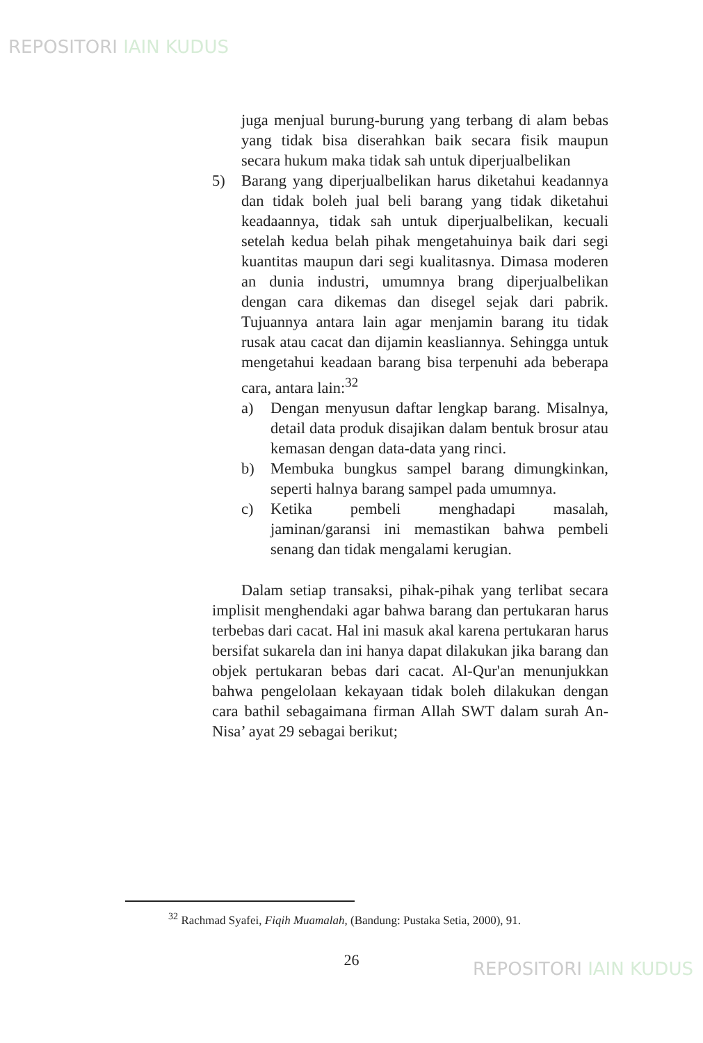REPOSITORI IAIN KUDUS
juga menjual burung-burung yang terbang di alam bebas yang tidak bisa diserahkan baik secara fisik maupun secara hukum maka tidak sah untuk diperjualbelikan
5) Barang yang diperjualbelikan harus diketahui keadannya dan tidak boleh jual beli barang yang tidak diketahui keadaannya, tidak sah untuk diperjualbelikan, kecuali setelah kedua belah pihak mengetahuinya baik dari segi kuantitas maupun dari segi kualitasnya. Dimasa moderen an dunia industri, umumnya brang diperjualbelikan dengan cara dikemas dan disegel sejak dari pabrik. Tujuannya antara lain agar menjamin barang itu tidak rusak atau cacat dan dijamin keasliannya. Sehingga untuk mengetahui keadaan barang bisa terpenuhi ada beberapa cara, antara lain:<sup>32</sup>
a) Dengan menyusun daftar lengkap barang. Misalnya, detail data produk disajikan dalam bentuk brosur atau kemasan dengan data-data yang rinci.
b) Membuka bungkus sampel barang dimungkinkan, seperti halnya barang sampel pada umumnya.
c) Ketika pembeli menghadapi masalah, jaminan/garansi ini memastikan bahwa pembeli senang dan tidak mengalami kerugian.
Dalam setiap transaksi, pihak-pihak yang terlibat secara implisit menghendaki agar bahwa barang dan pertukaran harus terbebas dari cacat. Hal ini masuk akal karena pertukaran harus bersifat sukarela dan ini hanya dapat dilakukan jika barang dan objek pertukaran bebas dari cacat. Al-Qur'an menunjukkan bahwa pengelolaan kekayaan tidak boleh dilakukan dengan cara bathil sebagaimana firman Allah SWT dalam surah An-Nisa’ ayat 29 sebagai berikut;
<sup>32</sup> Rachmad Syafei, Fiqih Muamalah, (Bandung: Pustaka Setia, 2000), 91.
26 REPOSITORI IAIN KUDUS